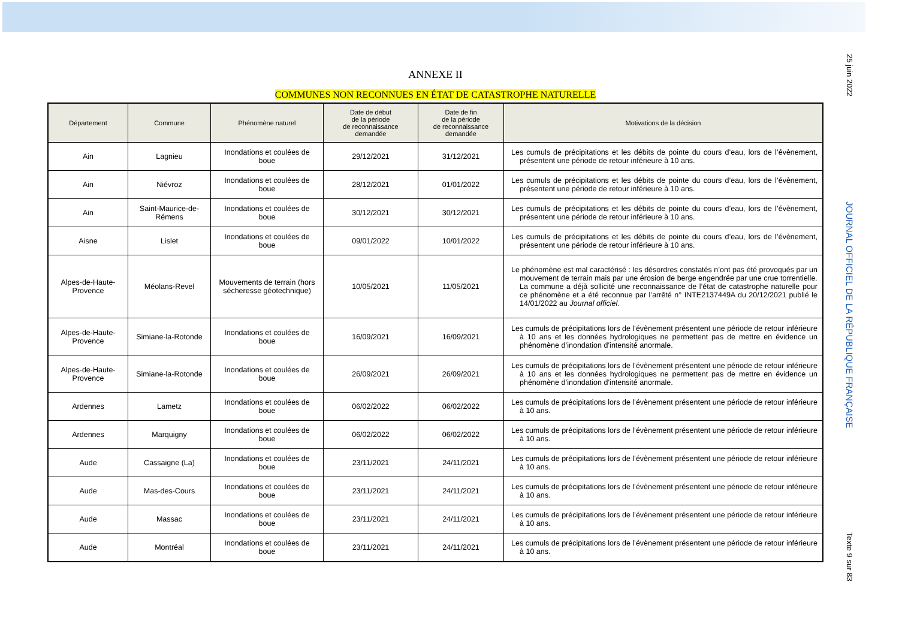25 juin 2022
JOURNAL OFFICIEL DE LA RÉPUBLIQUE FRANÇAISE
Texte 9 sur 83
ANNEXE II
COMMUNES NON RECONNUES EN ÉTAT DE CATASTROPHE NATURELLE
| Département | Commune | Phénomène naturel | Date de début de la période de reconnaissance demandée | Date de fin de la période de reconnaissance demandée | Motivations de la décision |
| --- | --- | --- | --- | --- | --- |
| Ain | Lagnieu | Inondations et coulées de boue | 29/12/2021 | 31/12/2021 | Les cumuls de précipitations et les débits de pointe du cours d’eau, lors de l’évènement, présentent une période de retour inférieure à 10 ans. |
| Ain | Niévroz | Inondations et coulées de boue | 28/12/2021 | 01/01/2022 | Les cumuls de précipitations et les débits de pointe du cours d’eau, lors de l’évènement, présentent une période de retour inférieure à 10 ans. |
| Ain | Saint-Maurice-de-Rémens | Inondations et coulées de boue | 30/12/2021 | 30/12/2021 | Les cumuls de précipitations et les débits de pointe du cours d’eau, lors de l’évènement, présentent une période de retour inférieure à 10 ans. |
| Aisne | Lislet | Inondations et coulées de boue | 09/01/2022 | 10/01/2022 | Les cumuls de précipitations et les débits de pointe du cours d’eau, lors de l’évènement, présentent une période de retour inférieure à 10 ans. |
| Alpes-de-Haute-Provence | Méolans-Revel | Mouvements de terrain (hors sécheresse géotechnique) | 10/05/2021 | 11/05/2021 | Le phénomène est mal caractérisé : les désordres constatés n’ont pas été provoqués par un mouvement de terrain mais par une érosion de berge engendrée par une crue torrentielle. La commune a déjà sollicité une reconnaissance de l’état de catastrophe naturelle pour ce phénomène et a été reconnue par l’arrêté n° INTE2137449A du 20/12/2021 publié le 14/01/2022 au Journal officiel . |
| Alpes-de-Haute-Provence | Simiane-la-Rotonde | Inondations et coulées de boue | 16/09/2021 | 16/09/2021 | Les cumuls de précipitations lors de l’évènement présentent une période de retour inférieure à 10 ans et les données hydrologiques ne permettent pas de mettre en évidence un phénomène d’inondation d’intensité anormale. |
| Alpes-de-Haute-Provence | Simiane-la-Rotonde | Inondations et coulées de boue | 26/09/2021 | 26/09/2021 | Les cumuls de précipitations lors de l’évènement présentent une période de retour inférieure à 10 ans et les données hydrologiques ne permettent pas de mettre en évidence un phénomène d’inondation d’intensité anormale. |
| Ardennes | Lametz | Inondations et coulées de boue | 06/02/2022 | 06/02/2022 | Les cumuls de précipitations lors de l’évènement présentent une période de retour inférieure à 10 ans. |
| Ardennes | Marquigny | Inondations et coulées de boue | 06/02/2022 | 06/02/2022 | Les cumuls de précipitations lors de l’évènement présentent une période de retour inférieure à 10 ans. |
| Aude | Cassaigne (La) | Inondations et coulées de boue | 23/11/2021 | 24/11/2021 | Les cumuls de précipitations lors de l’évènement présentent une période de retour inférieure à 10 ans. |
| Aude | Mas-des-Cours | Inondations et coulées de boue | 23/11/2021 | 24/11/2021 | Les cumuls de précipitations lors de l’évènement présentent une période de retour inférieure à 10 ans. |
| Aude | Massac | Inondations et coulées de boue | 23/11/2021 | 24/11/2021 | Les cumuls de précipitations lors de l’évènement présentent une période de retour inférieure à 10 ans. |
| Aude | Montréal | Inondations et coulées de boue | 23/11/2021 | 24/11/2021 | Les cumuls de précipitations lors de l’évènement présentent une période de retour inférieure à 10 ans. |